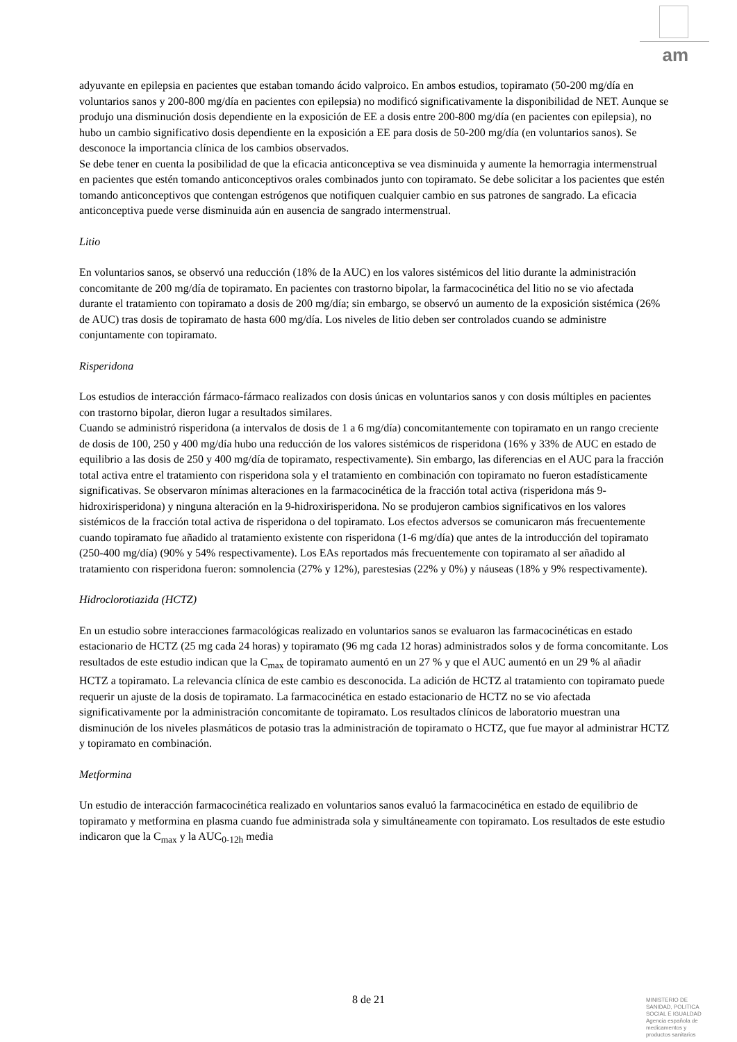am
adyuvante en epilepsia en pacientes que estaban tomando ácido valproico. En ambos estudios, topiramato (50-200 mg/día en voluntarios sanos y 200-800 mg/día en pacientes con epilepsia) no modificó significativamente la disponibilidad de NET. Aunque se produjo una disminución dosis dependiente en la exposición de EE a dosis entre 200-800 mg/día (en pacientes con epilepsia), no hubo un cambio significativo dosis dependiente en la exposición a EE para dosis de 50-200 mg/día (en voluntarios sanos). Se desconoce la importancia clínica de los cambios observados.
Se debe tener en cuenta la posibilidad de que la eficacia anticonceptiva se vea disminuida y aumente la hemorragia intermenstrual en pacientes que estén tomando anticonceptivos orales combinados junto con topiramato. Se debe solicitar a los pacientes que estén tomando anticonceptivos que contengan estrógenos que notifiquen cualquier cambio en sus patrones de sangrado. La eficacia anticonceptiva puede verse disminuida aún en ausencia de sangrado intermenstrual.
Litio
En voluntarios sanos, se observó una reducción (18% de la AUC) en los valores sistémicos del litio durante la administración concomitante de 200 mg/día de topiramato. En pacientes con trastorno bipolar, la farmacocinética del litio no se vio afectada durante el tratamiento con topiramato a dosis de 200 mg/día; sin embargo, se observó un aumento de la exposición sistémica (26% de AUC) tras dosis de topiramato de hasta 600 mg/día. Los niveles de litio deben ser controlados cuando se administre conjuntamente con topiramato.
Risperidona
Los estudios de interacción fármaco-fármaco realizados con dosis únicas en voluntarios sanos y con dosis múltiples en pacientes con trastorno bipolar, dieron lugar a resultados similares.
Cuando se administró risperidona (a intervalos de dosis de 1 a 6 mg/día) concomitantemente con topiramato en un rango creciente de dosis de 100, 250 y 400 mg/día hubo una reducción de los valores sistémicos de risperidona (16% y 33% de AUC en estado de equilibrio a las dosis de 250 y 400 mg/día de topiramato, respectivamente). Sin embargo, las diferencias en el AUC para la fracción total activa entre el tratamiento con risperidona sola y el tratamiento en combinación con topiramato no fueron estadísticamente significativas. Se observaron mínimas alteraciones en la farmacocinética de la fracción total activa (risperidona más 9-hidroxirisperidona) y ninguna alteración en la 9-hidroxirisperidona. No se produjeron cambios significativos en los valores sistémicos de la fracción total activa de risperidona o del topiramato. Los efectos adversos se comunicaron más frecuentemente cuando topiramato fue añadido al tratamiento existente con risperidona (1-6 mg/día) que antes de la introducción del topiramato (250-400 mg/día) (90% y 54% respectivamente). Los EAs reportados más frecuentemente con topiramato al ser añadido al tratamiento con risperidona fueron: somnolencia (27% y 12%), parestesias (22% y 0%) y náuseas (18% y 9% respectivamente).
Hidroclorotiazida (HCTZ)
En un estudio sobre interacciones farmacológicas realizado en voluntarios sanos se evaluaron las farmacocinéticas en estado estacionario de HCTZ (25 mg cada 24 horas) y topiramato (96 mg cada 12 horas) administrados solos y de forma concomitante. Los resultados de este estudio indican que la C<sub>max</sub> de topiramato aumentó en un 27 % y que el AUC aumentó en un 29 % al añadir HCTZ a topiramato. La relevancia clínica de este cambio es desconocida. La adición de HCTZ al tratamiento con topiramato puede requerir un ajuste de la dosis de topiramato. La farmacocinética en estado estacionario de HCTZ no se vio afectada significativamente por la administración concomitante de topiramato. Los resultados clínicos de laboratorio muestran una disminución de los niveles plasmáticos de potasio tras la administración de topiramato o HCTZ, que fue mayor al administrar HCTZ y topiramato en combinación.
Metformina
Un estudio de interacción farmacocinética realizado en voluntarios sanos evaluó la farmacocinética en estado de equilibrio de topiramato y metformina en plasma cuando fue administrada sola y simultáneamente con topiramato. Los resultados de este estudio indicaron que la C<sub>max</sub> y la AUC<sub>0-12h</sub> media
8 de 21
MINISTERIO DE
SANIDAD, POLITICA
SOCIAL E IGUALDAD
Agencia española de
medicamentos y
productos sanitarios